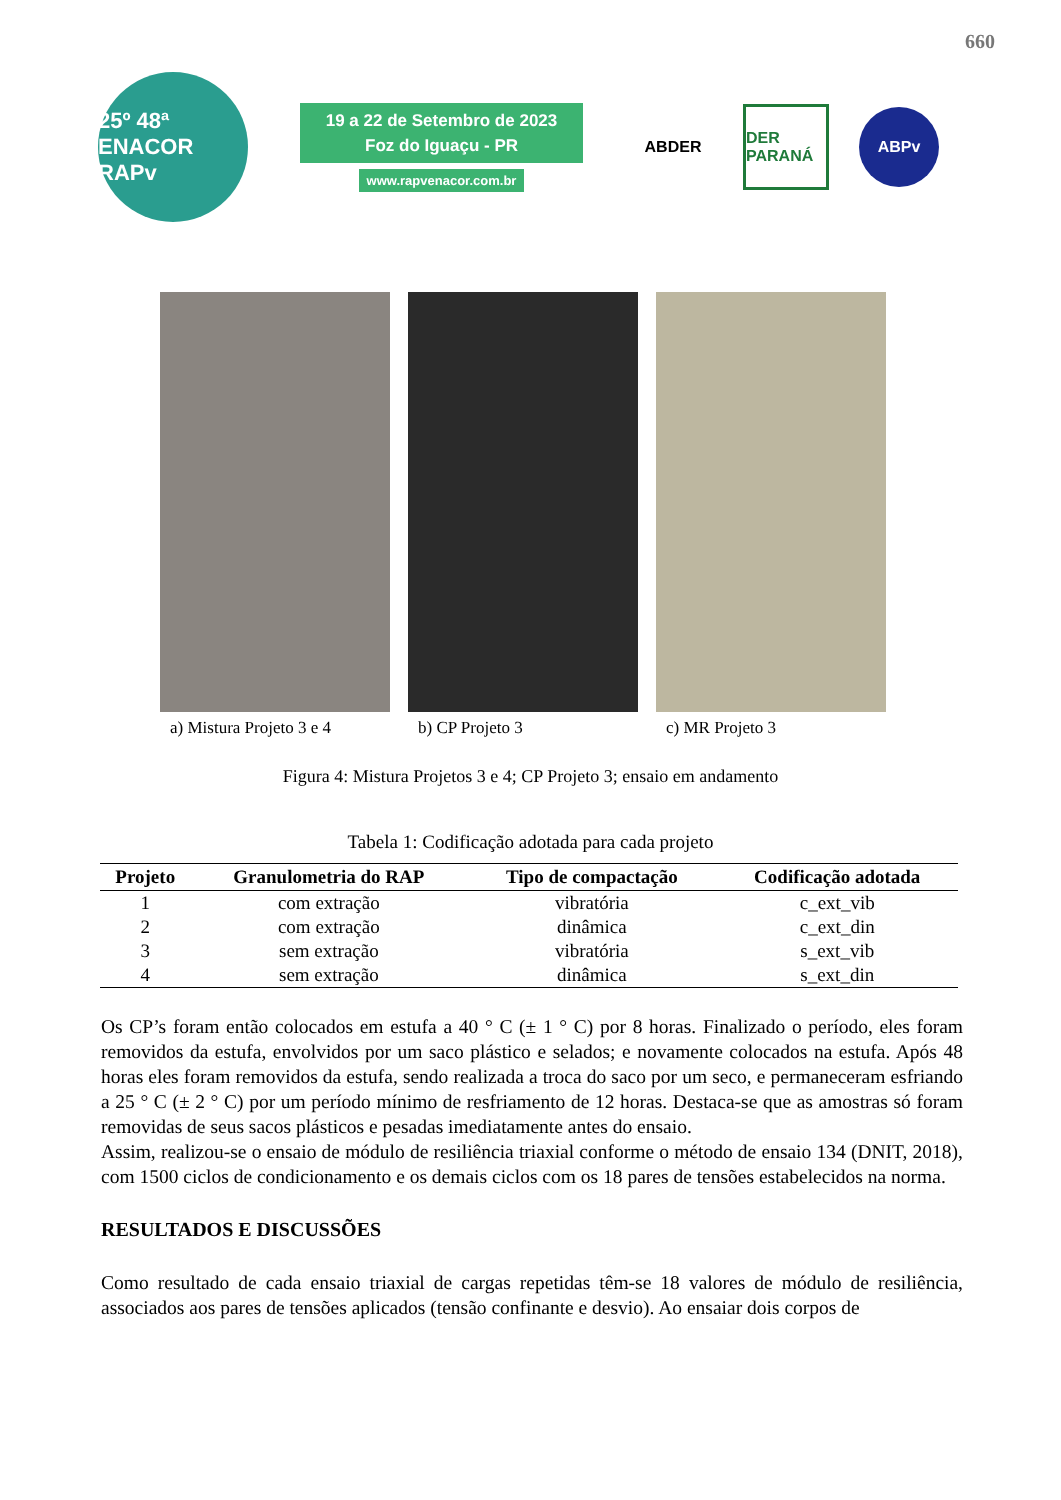660
25º 48ª
ENACOR RAPv
19 a 22 de Setembro de 2023
Foz do Iguaçu - PR
www.rapvenacor.com.br
ABDER
DER PARANÁ
ABPv
a) Mistura Projeto 3 e 4
b) CP Projeto 3 c) MR Projeto 3
Figura 4: Mistura Projetos 3 e 4; CP Projeto 3; ensaio em andamento
Tabela 1: Codificação adotada para cada projeto
| Projeto | Granulometria do RAP | Tipo de compactação | Codificação adotada |
| --- | --- | --- | --- |
| 1 | com extração | vibratória | c_ext_vib |
| 2 | com extração | dinâmica | c_ext_din |
| 3 | sem extração | vibratória | s_ext_vib |
| 4 | sem extração | dinâmica | s_ext_din |
Os CP’s foram então colocados em estufa a 40 ° C (± 1 ° C) por 8 horas. Finalizado o período, eles foram removidos da estufa, envolvidos por um saco plástico e selados; e novamente colocados na estufa. Após 48 horas eles foram removidos da estufa, sendo realizada a troca do saco por um seco, e permaneceram esfriando a 25 ° C (± 2 ° C) por um período mínimo de resfriamento de 12 horas. Destaca-se que as amostras só foram removidas de seus sacos plásticos e pesadas imediatamente antes do ensaio.
Assim, realizou-se o ensaio de módulo de resiliência triaxial conforme o método de ensaio 134 (DNIT, 2018), com 1500 ciclos de condicionamento e os demais ciclos com os 18 pares de tensões estabelecidos na norma.
RESULTADOS E DISCUSSÕES
Como resultado de cada ensaio triaxial de cargas repetidas têm-se 18 valores de módulo de resiliência, associados aos pares de tensões aplicados (tensão confinante e desvio). Ao ensaiar dois corpos de